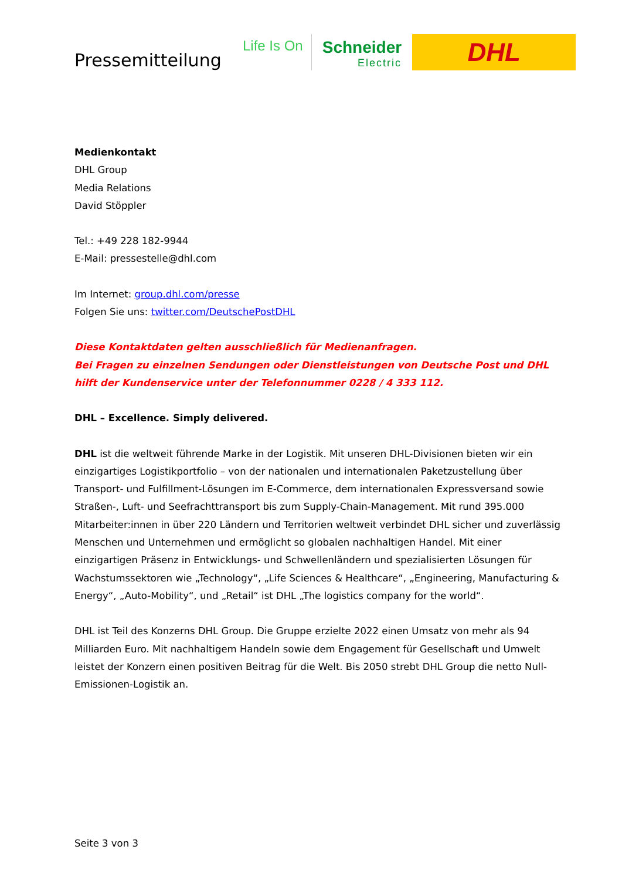Pressemitteilung
Life Is On
Schneider
Electric
DHL
Medienkontakt
DHL Group
Media Relations
David Stöppler
Tel.: +49 228 182-9944
E-Mail: pressestelle@dhl.com
Im Internet: group.dhl.com/presse
Folgen Sie uns: twitter.com/DeutschePostDHL
Diese Kontaktdaten gelten ausschließlich für Medienanfragen.
Bei Fragen zu einzelnen Sendungen oder Dienstleistungen von Deutsche Post und DHL hilft der Kundenservice unter der Telefonnummer 0228 / 4 333 112.
DHL – Excellence. Simply delivered.
DHL ist die weltweit führende Marke in der Logistik. Mit unseren DHL-Divisionen bieten wir ein einzigartiges Logistikportfolio – von der nationalen und internationalen Paketzustellung über Transport- und Fulfillment-Lösungen im E-Commerce, dem internationalen Expressversand sowie Straßen-, Luft- und Seefrachttransport bis zum Supply-Chain-Management. Mit rund 395.000 Mitarbeiter:innen in über 220 Ländern und Territorien weltweit verbindet DHL sicher und zuverlässig Menschen und Unternehmen und ermöglicht so globalen nachhaltigen Handel. Mit einer einzigartigen Präsenz in Entwicklungs- und Schwellenländern und spezialisierten Lösungen für Wachstumssektoren wie „Technology“, „Life Sciences & Healthcare“, „Engineering, Manufacturing & Energy“, „Auto-Mobility“, und „Retail“ ist DHL „The logistics company for the world“.
DHL ist Teil des Konzerns DHL Group. Die Gruppe erzielte 2022 einen Umsatz von mehr als 94 Milliarden Euro. Mit nachhaltigem Handeln sowie dem Engagement für Gesellschaft und Umwelt leistet der Konzern einen positiven Beitrag für die Welt. Bis 2050 strebt DHL Group die netto Null-Emissionen-Logistik an.
Seite 3 von 3